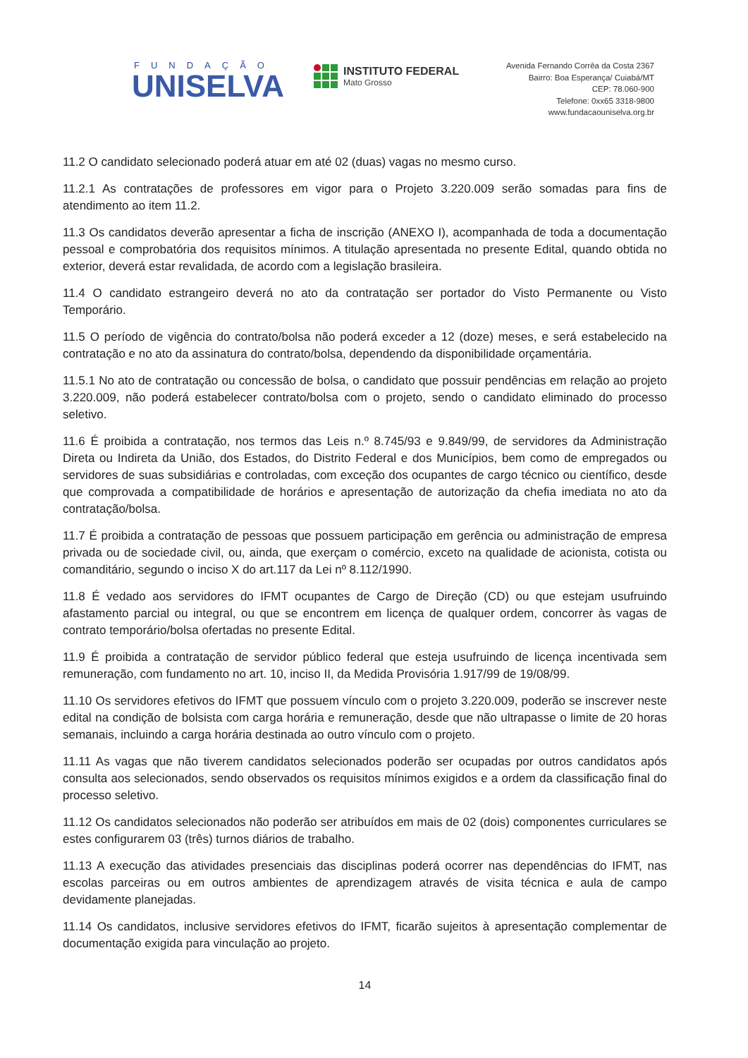FUNDAÇÃO
UNISELVA
INSTITUTO FEDERAL
Mato Grosso
Avenida Fernando Corrêa da Costa 2367
Bairro: Boa Esperança/ Cuiabá/MT
CEP: 78.060-900
Telefone: 0xx65 3318-9800
www.fundacaouniselva.org.br
11.2 O candidato selecionado poderá atuar em até 02 (duas) vagas no mesmo curso.
11.2.1 As contratações de professores em vigor para o Projeto 3.220.009 serão somadas para fins de atendimento ao item 11.2.
11.3 Os candidatos deverão apresentar a ficha de inscrição (ANEXO I), acompanhada de toda a documentação pessoal e comprobatória dos requisitos mínimos. A titulação apresentada no presente Edital, quando obtida no exterior, deverá estar revalidada, de acordo com a legislação brasileira.
11.4 O candidato estrangeiro deverá no ato da contratação ser portador do Visto Permanente ou Visto Temporário.
11.5 O período de vigência do contrato/bolsa não poderá exceder a 12 (doze) meses, e será estabelecido na contratação e no ato da assinatura do contrato/bolsa, dependendo da disponibilidade orçamentária.
11.5.1 No ato de contratação ou concessão de bolsa, o candidato que possuir pendências em relação ao projeto 3.220.009, não poderá estabelecer contrato/bolsa com o projeto, sendo o candidato eliminado do processo seletivo.
11.6 É proibida a contratação, nos termos das Leis n.º 8.745/93 e 9.849/99, de servidores da Administração Direta ou Indireta da União, dos Estados, do Distrito Federal e dos Municípios, bem como de empregados ou servidores de suas subsidiárias e controladas, com exceção dos ocupantes de cargo técnico ou científico, desde que comprovada a compatibilidade de horários e apresentação de autorização da chefia imediata no ato da contratação/bolsa.
11.7 É proibida a contratação de pessoas que possuem participação em gerência ou administração de empresa privada ou de sociedade civil, ou, ainda, que exerçam o comércio, exceto na qualidade de acionista, cotista ou comanditário, segundo o inciso X do art.117 da Lei nº 8.112/1990.
11.8 É vedado aos servidores do IFMT ocupantes de Cargo de Direção (CD) ou que estejam usufruindo afastamento parcial ou integral, ou que se encontrem em licença de qualquer ordem, concorrer às vagas de contrato temporário/bolsa ofertadas no presente Edital.
11.9 É proibida a contratação de servidor público federal que esteja usufruindo de licença incentivada sem remuneração, com fundamento no art. 10, inciso II, da Medida Provisória 1.917/99 de 19/08/99.
11.10 Os servidores efetivos do IFMT que possuem vínculo com o projeto 3.220.009, poderão se inscrever neste edital na condição de bolsista com carga horária e remuneração, desde que não ultrapasse o limite de 20 horas semanais, incluindo a carga horária destinada ao outro vínculo com o projeto.
11.11 As vagas que não tiverem candidatos selecionados poderão ser ocupadas por outros candidatos após consulta aos selecionados, sendo observados os requisitos mínimos exigidos e a ordem da classificação final do processo seletivo.
11.12 Os candidatos selecionados não poderão ser atribuídos em mais de 02 (dois) componentes curriculares se estes configurarem 03 (três) turnos diários de trabalho.
11.13 A execução das atividades presenciais das disciplinas poderá ocorrer nas dependências do IFMT, nas escolas parceiras ou em outros ambientes de aprendizagem através de visita técnica e aula de campo devidamente planejadas.
11.14 Os candidatos, inclusive servidores efetivos do IFMT, ficarão sujeitos à apresentação complementar de documentação exigida para vinculação ao projeto.
14